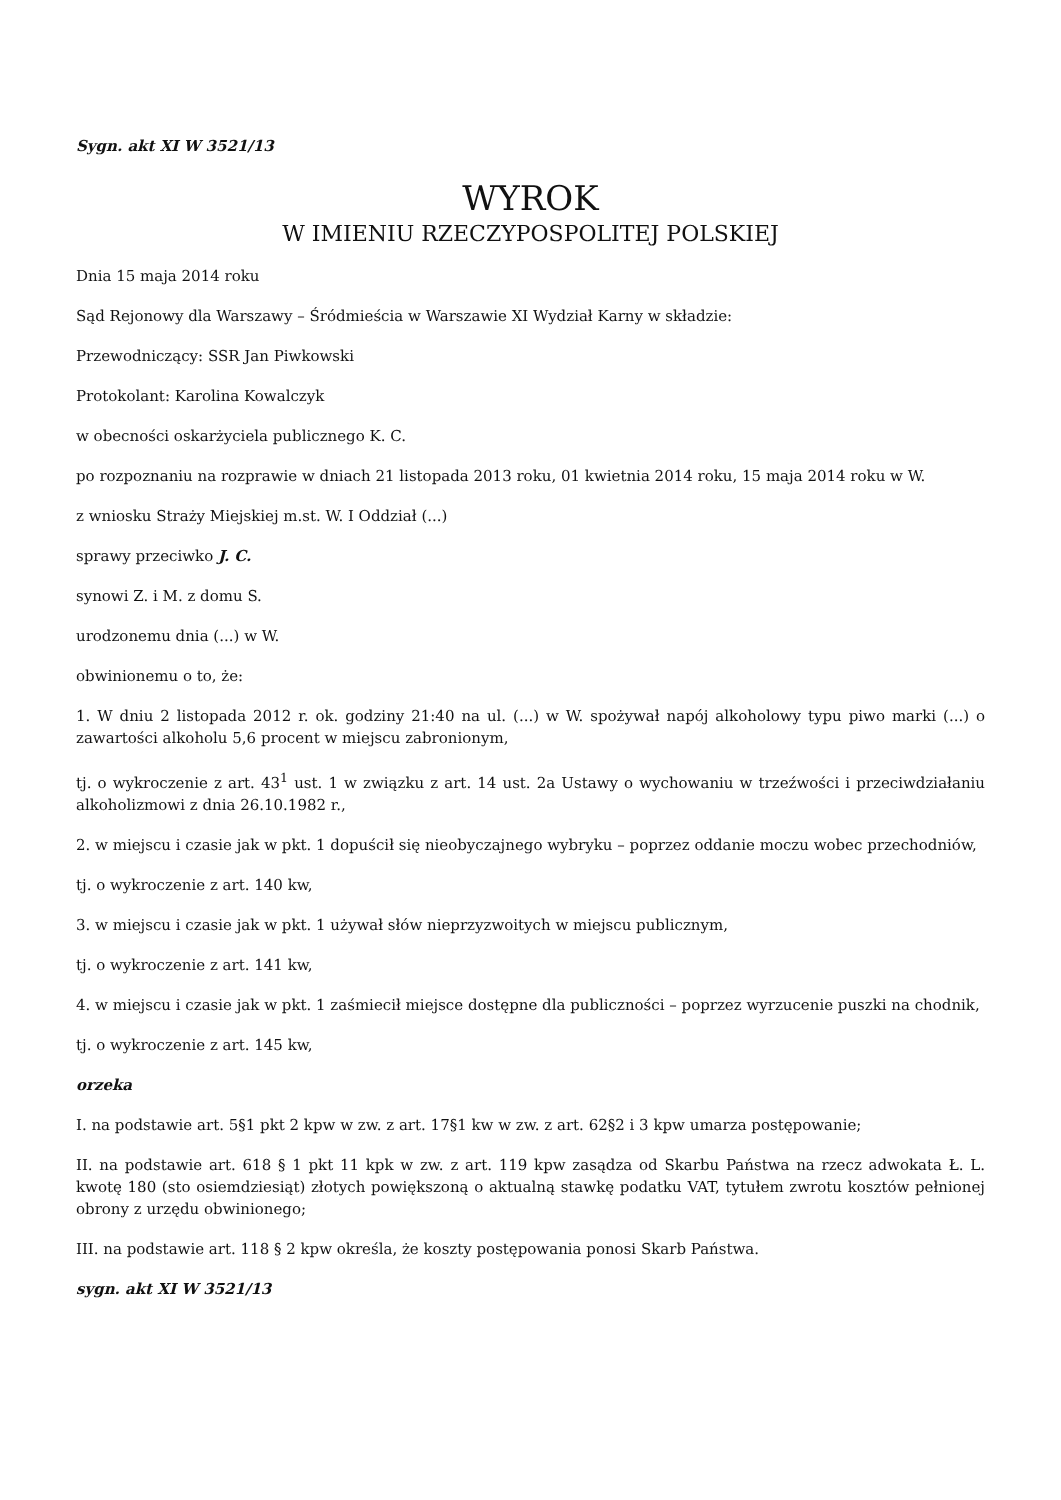Sygn. akt XI W 3521/13
WYROK
W IMIENIU RZECZYPOSPOLITEJ POLSKIEJ
Dnia 15 maja 2014 roku
Sąd Rejonowy dla Warszawy – Śródmieścia w Warszawie XI Wydział Karny w składzie:
Przewodniczący: SSR Jan Piwkowski
Protokolant: Karolina Kowalczyk
w obecności oskarżyciela publicznego K. C.
po rozpoznaniu na rozprawie w dniach 21 listopada 2013 roku, 01 kwietnia 2014 roku, 15 maja 2014 roku w W.
z wniosku Straży Miejskiej m.st. W. I Oddział (...)
sprawy przeciwko J. C.
synowi Z. i M. z domu S.
urodzonemu dnia (...) w W.
obwinionemu o to, że:
1. W dniu 2 listopada 2012 r. ok. godziny 21:40 na ul. (...) w W. spożywał napój alkoholowy typu piwo marki (...) o zawartości alkoholu 5,6 procent w miejscu zabronionym,
tj. o wykroczenie z art. 43<sup>1</sup> ust. 1 w związku z art. 14 ust. 2a Ustawy o wychowaniu w trzeźwości i przeciwdziałaniu alkoholizmowi z dnia 26.10.1982 r.,
2. w miejscu i czasie jak w pkt. 1 dopuścił się nieobyczajnego wybryku – poprzez oddanie moczu wobec przechodniów,
tj. o wykroczenie z art. 140 kw,
3. w miejscu i czasie jak w pkt. 1 używał słów nieprzyzwoitych w miejscu publicznym,
tj. o wykroczenie z art. 141 kw,
4. w miejscu i czasie jak w pkt. 1 zaśmiecił miejsce dostępne dla publiczności – poprzez wyrzucenie puszki na chodnik,
tj. o wykroczenie z art. 145 kw,
orzeka
I. na podstawie art. 5§1 pkt 2 kpw w zw. z art. 17§1 kw w zw. z art. 62§2 i 3 kpw umarza postępowanie;
II. na podstawie art. 618 § 1 pkt 11 kpk w zw. z art. 119 kpw zasądza od Skarbu Państwa na rzecz adwokata Ł. L. kwotę 180 (sto osiemdziesiąt) złotych powiększoną o aktualną stawkę podatku VAT, tytułem zwrotu kosztów pełnionej obrony z urzędu obwinionego;
III. na podstawie art. 118 § 2 kpw określa, że koszty postępowania ponosi Skarb Państwa.
sygn. akt XI W 3521/13